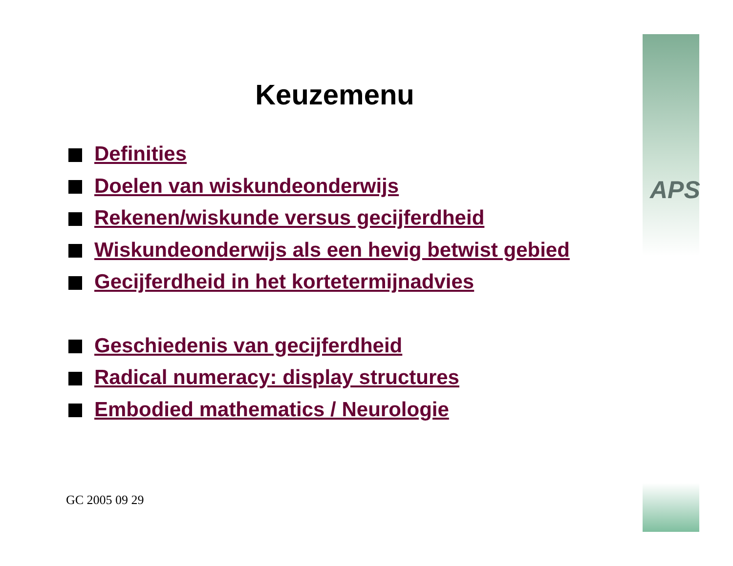APS
Keuzemenu
Definities
Doelen van wiskundeonderwijs
Rekenen/wiskunde versus gecijferdheid
Wiskundeonderwijs als een hevig betwist gebied
Gecijferdheid in het kortetermijnadvies
Geschiedenis van gecijferdheid
Radical numeracy: display structures
Embodied mathematics / Neurologie
GC 2005 09 29